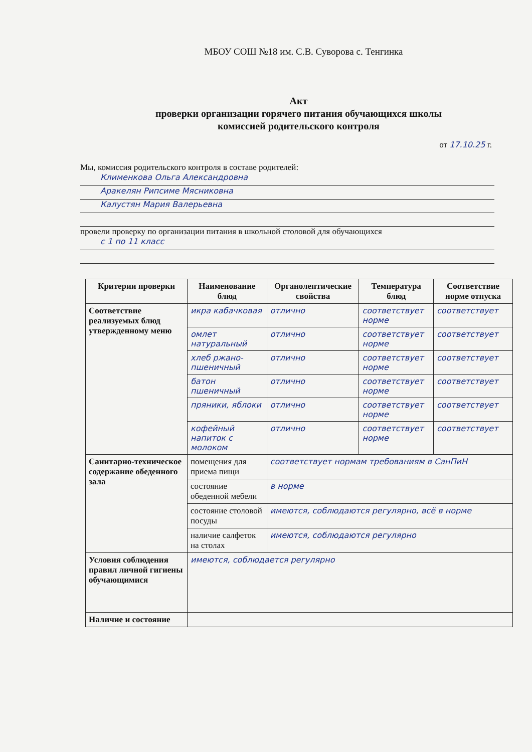МБОУ СОШ №18 им. С.В. Суворова с. Тенгинка
Акт
проверки организации горячего питания обучающихся школы
комиссией родительского контроля
от 17.10.25 г.
Мы, комиссия родительского контроля в составе родителей:
Клименкова Ольга Александровна
Аракелян Рипсиме Мясниковна
Калустян Мария Валерьевна
провели проверку по организации питания в школьной столовой для обучающихся
с 1 по 11 класс
| Критерии проверки | Наименование блюд | Органолептические свойства | Температура блюд | Соответствие норме отпуска |
| --- | --- | --- | --- | --- |
| Соответствие реализуемых блюд утвержденному меню | икра кабачковая | отлично | соответствует норме | соответствует |
| | омлет натуральный | отлично | соответствует норме | соответствует |
| | хлеб ржано-пшеничный | отлично | соответствует норме | соответствует |
| | батон пшеничный | отлично | соответствует норме | соответствует |
| | пряники, яблоки | отлично | соответствует норме | соответствует |
| | кофейный напиток с молоком | отлично | соответствует норме | соответствует |
| Санитарно-техническое содержание обеденного зала | помещения для приема пищи | соответствует нормам требованиям в СанПиН | | |
| | состояние обеденной мебели | в норме | | |
| | состояние столовой посуды | имеются, соблюдаются регулярно, всё в норме | | |
| | наличие салфеток на столах | имеются, соблюдаются регулярно | | |
| Условия соблюдения правил личной гигиены обучающимися | имеются, соблюдается регулярно | | | |
| Наличие и состояние | | | | |